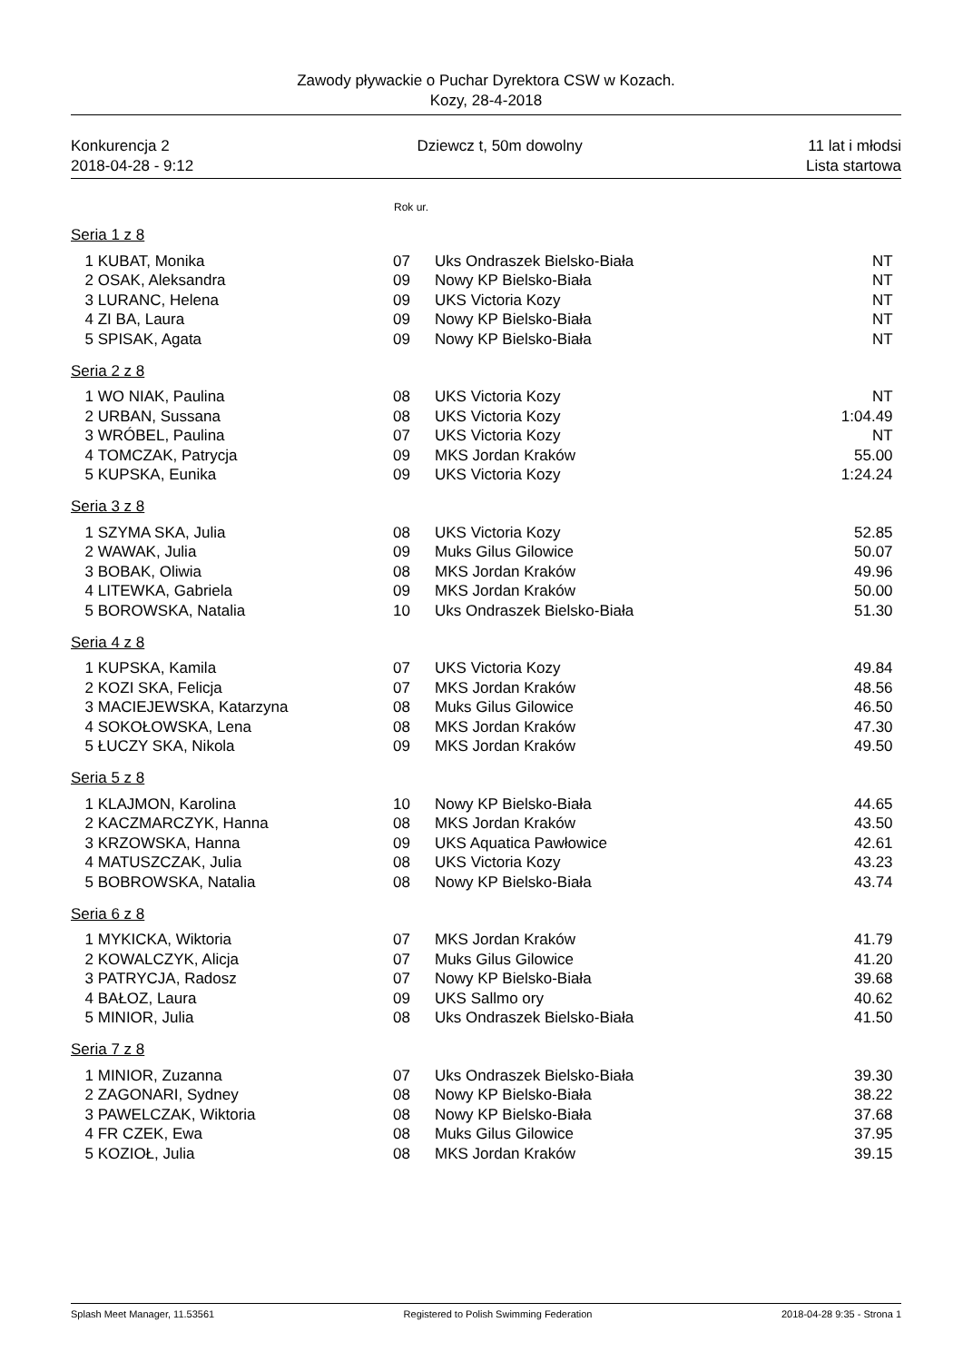Zawody pływackie o Puchar Dyrektora CSW w Kozach.
Kozy, 28-4-2018
Konkurencja 2
2018-04-28 - 9:12
Dziewcz t, 50m dowolny 11 lat i młodsi
Lista startowa
Rok ur.
| Seria 1 z 8 | | | | |
| 1 | KUBAT, Monika | 07 | Uks Ondraszek Bielsko-Biała | NT |
| 2 | OSAK, Aleksandra | 09 | Nowy KP Bielsko-Biała | NT |
| 3 | LURANC, Helena | 09 | UKS Victoria Kozy | NT |
| 4 | ZI BA, Laura | 09 | Nowy KP Bielsko-Biała | NT |
| 5 | SPISAK, Agata | 09 | Nowy KP Bielsko-Biała | NT |
| Seria 2 z 8 | | | | |
| 1 | WO NIAK, Paulina | 08 | UKS Victoria Kozy | NT |
| 2 | URBAN, Sussana | 08 | UKS Victoria Kozy | 1:04.49 |
| 3 | WRÓBEL, Paulina | 07 | UKS Victoria Kozy | NT |
| 4 | TOMCZAK, Patrycja | 09 | MKS Jordan Kraków | 55.00 |
| 5 | KUPSKA, Eunika | 09 | UKS Victoria Kozy | 1:24.24 |
| Seria 3 z 8 | | | | |
| 1 | SZYMA SKA, Julia | 08 | UKS Victoria Kozy | 52.85 |
| 2 | WAWAK, Julia | 09 | Muks Gilus Gilowice | 50.07 |
| 3 | BOBAK, Oliwia | 08 | MKS Jordan Kraków | 49.96 |
| 4 | LITEWKA, Gabriela | 09 | MKS Jordan Kraków | 50.00 |
| 5 | BOROWSKA, Natalia | 10 | Uks Ondraszek Bielsko-Biała | 51.30 |
| Seria 4 z 8 | | | | |
| 1 | KUPSKA, Kamila | 07 | UKS Victoria Kozy | 49.84 |
| 2 | KOZI SKA, Felicja | 07 | MKS Jordan Kraków | 48.56 |
| 3 | MACIEJEWSKA, Katarzyna | 08 | Muks Gilus Gilowice | 46.50 |
| 4 | SOKOŁOWSKA, Lena | 08 | MKS Jordan Kraków | 47.30 |
| 5 | ŁUCZY SKA, Nikola | 09 | MKS Jordan Kraków | 49.50 |
| Seria 5 z 8 | | | | |
| 1 | KLAJMON, Karolina | 10 | Nowy KP Bielsko-Biała | 44.65 |
| 2 | KACZMARCZYK, Hanna | 08 | MKS Jordan Kraków | 43.50 |
| 3 | KRZOWSKA, Hanna | 09 | UKS Aquatica Pawłowice | 42.61 |
| 4 | MATUSZCZAK, Julia | 08 | UKS Victoria Kozy | 43.23 |
| 5 | BOBROWSKA, Natalia | 08 | Nowy KP Bielsko-Biała | 43.74 |
| Seria 6 z 8 | | | | |
| 1 | MYKICKA, Wiktoria | 07 | MKS Jordan Kraków | 41.79 |
| 2 | KOWALCZYK, Alicja | 07 | Muks Gilus Gilowice | 41.20 |
| 3 | PATRYCJA, Radosz | 07 | Nowy KP Bielsko-Biała | 39.68 |
| 4 | BAŁOZ, Laura | 09 | UKS Sallmo ory | 40.62 |
| 5 | MINIOR, Julia | 08 | Uks Ondraszek Bielsko-Biała | 41.50 |
| Seria 7 z 8 | | | | |
| 1 | MINIOR, Zuzanna | 07 | Uks Ondraszek Bielsko-Biała | 39.30 |
| 2 | ZAGONARI, Sydney | 08 | Nowy KP Bielsko-Biała | 38.22 |
| 3 | PAWELCZAK, Wiktoria | 08 | Nowy KP Bielsko-Biała | 37.68 |
| 4 | FR CZEK, Ewa | 08 | Muks Gilus Gilowice | 37.95 |
| 5 | KOZIOŁ, Julia | 08 | MKS Jordan Kraków | 39.15 |
Splash Meet Manager, 11.53561 Registered to Polish Swimming Federation 2018-04-28 9:35 - Strona 1